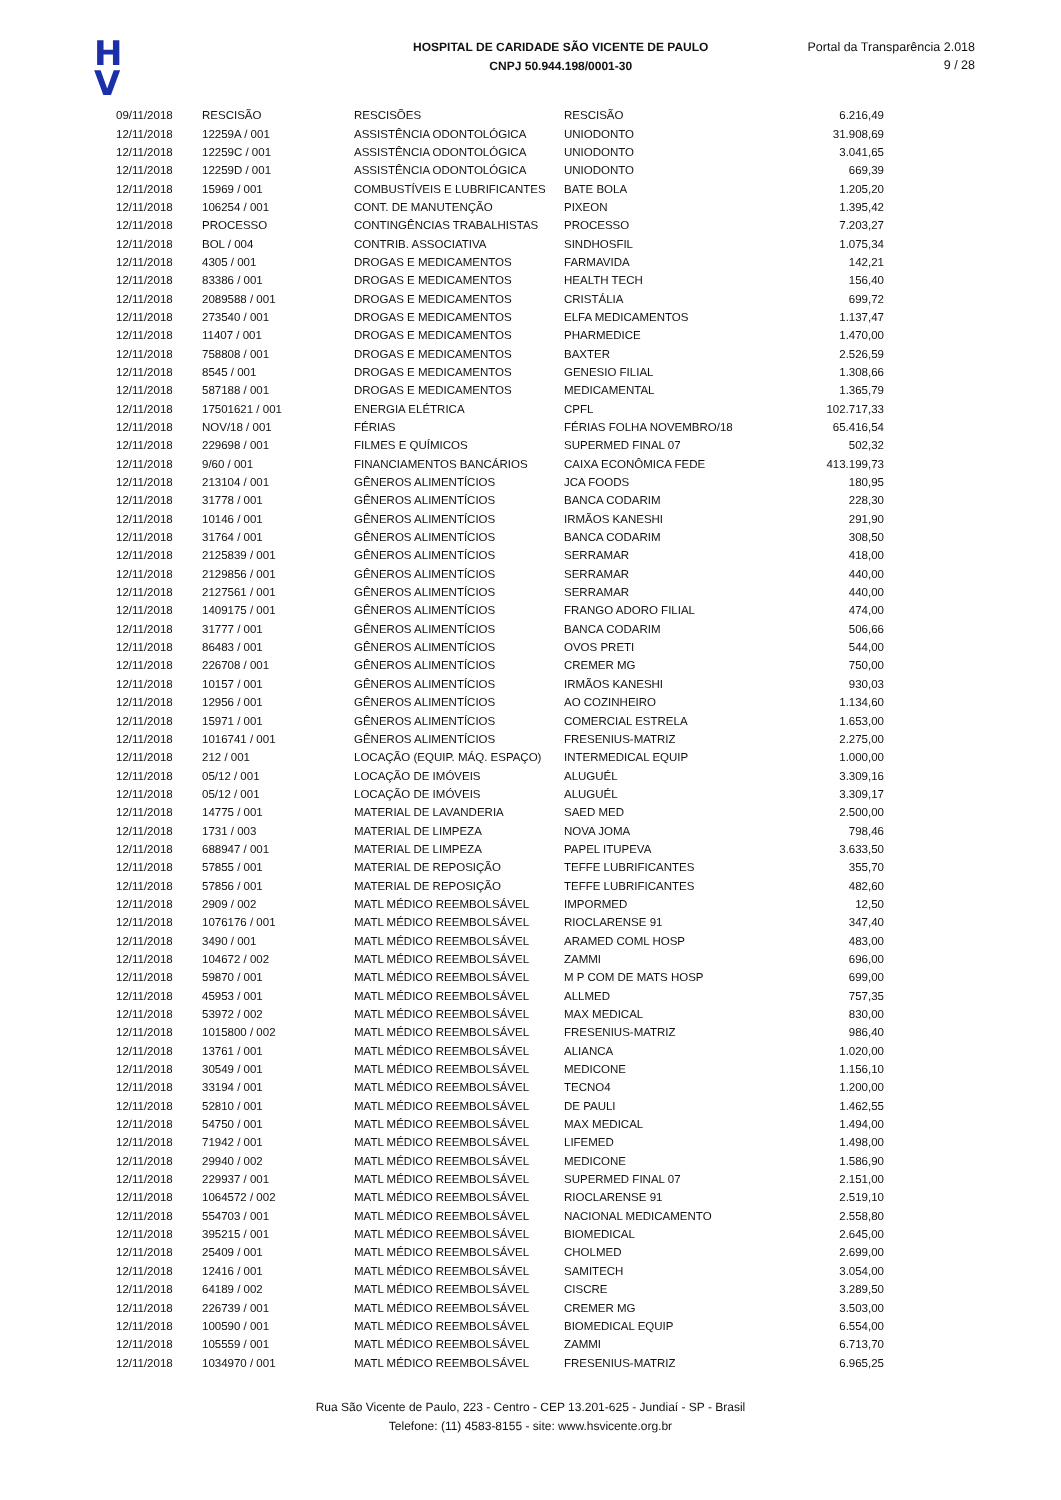H
V
HOSPITAL DE CARIDADE SÃO VICENTE DE PAULO
CNPJ 50.944.198/0001-30
Portal da Transparência 2.018
9 / 28
| 09/11/2018 | RESCISÃO | RESCISÕES | RESCISÃO | 6.216,49 |
| 12/11/2018 | 12259A / 001 | ASSISTÊNCIA ODONTOLÓGICA | UNIODONTO | 31.908,69 |
| 12/11/2018 | 12259C / 001 | ASSISTÊNCIA ODONTOLÓGICA | UNIODONTO | 3.041,65 |
| 12/11/2018 | 12259D / 001 | ASSISTÊNCIA ODONTOLÓGICA | UNIODONTO | 669,39 |
| 12/11/2018 | 15969 / 001 | COMBUSTÍVEIS E LUBRIFICANTES | BATE BOLA | 1.205,20 |
| 12/11/2018 | 106254 / 001 | CONT. DE MANUTENÇÃO | PIXEON | 1.395,42 |
| 12/11/2018 | PROCESSO | CONTINGÊNCIAS TRABALHISTAS | PROCESSO | 7.203,27 |
| 12/11/2018 | BOL / 004 | CONTRIB. ASSOCIATIVA | SINDHOSFIL | 1.075,34 |
| 12/11/2018 | 4305 / 001 | DROGAS E MEDICAMENTOS | FARMAVIDA | 142,21 |
| 12/11/2018 | 83386 / 001 | DROGAS E MEDICAMENTOS | HEALTH TECH | 156,40 |
| 12/11/2018 | 2089588 / 001 | DROGAS E MEDICAMENTOS | CRISTÁLIA | 699,72 |
| 12/11/2018 | 273540 / 001 | DROGAS E MEDICAMENTOS | ELFA MEDICAMENTOS | 1.137,47 |
| 12/11/2018 | 11407 / 001 | DROGAS E MEDICAMENTOS | PHARMEDICE | 1.470,00 |
| 12/11/2018 | 758808 / 001 | DROGAS E MEDICAMENTOS | BAXTER | 2.526,59 |
| 12/11/2018 | 8545 / 001 | DROGAS E MEDICAMENTOS | GENESIO FILIAL | 1.308,66 |
| 12/11/2018 | 587188 / 001 | DROGAS E MEDICAMENTOS | MEDICAMENTAL | 1.365,79 |
| 12/11/2018 | 17501621 / 001 | ENERGIA ELÉTRICA | CPFL | 102.717,33 |
| 12/11/2018 | NOV/18 / 001 | FÉRIAS | FÉRIAS FOLHA NOVEMBRO/18 | 65.416,54 |
| 12/11/2018 | 229698 / 001 | FILMES E QUÍMICOS | SUPERMED FINAL 07 | 502,32 |
| 12/11/2018 | 9/60 / 001 | FINANCIAMENTOS BANCÁRIOS | CAIXA ECONÔMICA FEDE | 413.199,73 |
| 12/11/2018 | 213104 / 001 | GÊNEROS ALIMENTÍCIOS | JCA FOODS | 180,95 |
| 12/11/2018 | 31778 / 001 | GÊNEROS ALIMENTÍCIOS | BANCA CODARIM | 228,30 |
| 12/11/2018 | 10146 / 001 | GÊNEROS ALIMENTÍCIOS | IRMÃOS KANESHI | 291,90 |
| 12/11/2018 | 31764 / 001 | GÊNEROS ALIMENTÍCIOS | BANCA CODARIM | 308,50 |
| 12/11/2018 | 2125839 / 001 | GÊNEROS ALIMENTÍCIOS | SERRAMAR | 418,00 |
| 12/11/2018 | 2129856 / 001 | GÊNEROS ALIMENTÍCIOS | SERRAMAR | 440,00 |
| 12/11/2018 | 2127561 / 001 | GÊNEROS ALIMENTÍCIOS | SERRAMAR | 440,00 |
| 12/11/2018 | 1409175 / 001 | GÊNEROS ALIMENTÍCIOS | FRANGO ADORO FILIAL | 474,00 |
| 12/11/2018 | 31777 / 001 | GÊNEROS ALIMENTÍCIOS | BANCA CODARIM | 506,66 |
| 12/11/2018 | 86483 / 001 | GÊNEROS ALIMENTÍCIOS | OVOS PRETI | 544,00 |
| 12/11/2018 | 226708 / 001 | GÊNEROS ALIMENTÍCIOS | CREMER MG | 750,00 |
| 12/11/2018 | 10157 / 001 | GÊNEROS ALIMENTÍCIOS | IRMÃOS KANESHI | 930,03 |
| 12/11/2018 | 12956 / 001 | GÊNEROS ALIMENTÍCIOS | AO COZINHEIRO | 1.134,60 |
| 12/11/2018 | 15971 / 001 | GÊNEROS ALIMENTÍCIOS | COMERCIAL ESTRELA | 1.653,00 |
| 12/11/2018 | 1016741 / 001 | GÊNEROS ALIMENTÍCIOS | FRESENIUS-MATRIZ | 2.275,00 |
| 12/11/2018 | 212 / 001 | LOCAÇÃO (EQUIP. MÁQ. ESPAÇO) | INTERMEDICAL EQUIP | 1.000,00 |
| 12/11/2018 | 05/12 / 001 | LOCAÇÃO DE IMÓVEIS | ALUGUÉL | 3.309,16 |
| 12/11/2018 | 05/12 / 001 | LOCAÇÃO DE IMÓVEIS | ALUGUÉL | 3.309,17 |
| 12/11/2018 | 14775 / 001 | MATERIAL DE LAVANDERIA | SAED MED | 2.500,00 |
| 12/11/2018 | 1731 / 003 | MATERIAL DE LIMPEZA | NOVA JOMA | 798,46 |
| 12/11/2018 | 688947 / 001 | MATERIAL DE LIMPEZA | PAPEL ITUPEVA | 3.633,50 |
| 12/11/2018 | 57855 / 001 | MATERIAL DE REPOSIÇÃO | TEFFE LUBRIFICANTES | 355,70 |
| 12/11/2018 | 57856 / 001 | MATERIAL DE REPOSIÇÃO | TEFFE LUBRIFICANTES | 482,60 |
| 12/11/2018 | 2909 / 002 | MATL MÉDICO REEMBOLSÁVEL | IMPORMED | 12,50 |
| 12/11/2018 | 1076176 / 001 | MATL MÉDICO REEMBOLSÁVEL | RIOCLARENSE 91 | 347,40 |
| 12/11/2018 | 3490 / 001 | MATL MÉDICO REEMBOLSÁVEL | ARAMED COML HOSP | 483,00 |
| 12/11/2018 | 104672 / 002 | MATL MÉDICO REEMBOLSÁVEL | ZAMMI | 696,00 |
| 12/11/2018 | 59870 / 001 | MATL MÉDICO REEMBOLSÁVEL | M P COM DE MATS HOSP | 699,00 |
| 12/11/2018 | 45953 / 001 | MATL MÉDICO REEMBOLSÁVEL | ALLMED | 757,35 |
| 12/11/2018 | 53972 / 002 | MATL MÉDICO REEMBOLSÁVEL | MAX MEDICAL | 830,00 |
| 12/11/2018 | 1015800 / 002 | MATL MÉDICO REEMBOLSÁVEL | FRESENIUS-MATRIZ | 986,40 |
| 12/11/2018 | 13761 / 001 | MATL MÉDICO REEMBOLSÁVEL | ALIANCA | 1.020,00 |
| 12/11/2018 | 30549 / 001 | MATL MÉDICO REEMBOLSÁVEL | MEDICONE | 1.156,10 |
| 12/11/2018 | 33194 / 001 | MATL MÉDICO REEMBOLSÁVEL | TECNO4 | 1.200,00 |
| 12/11/2018 | 52810 / 001 | MATL MÉDICO REEMBOLSÁVEL | DE PAULI | 1.462,55 |
| 12/11/2018 | 54750 / 001 | MATL MÉDICO REEMBOLSÁVEL | MAX MEDICAL | 1.494,00 |
| 12/11/2018 | 71942 / 001 | MATL MÉDICO REEMBOLSÁVEL | LIFEMED | 1.498,00 |
| 12/11/2018 | 29940 / 002 | MATL MÉDICO REEMBOLSÁVEL | MEDICONE | 1.586,90 |
| 12/11/2018 | 229937 / 001 | MATL MÉDICO REEMBOLSÁVEL | SUPERMED FINAL 07 | 2.151,00 |
| 12/11/2018 | 1064572 / 002 | MATL MÉDICO REEMBOLSÁVEL | RIOCLARENSE 91 | 2.519,10 |
| 12/11/2018 | 554703 / 001 | MATL MÉDICO REEMBOLSÁVEL | NACIONAL MEDICAMENTO | 2.558,80 |
| 12/11/2018 | 395215 / 001 | MATL MÉDICO REEMBOLSÁVEL | BIOMEDICAL | 2.645,00 |
| 12/11/2018 | 25409 / 001 | MATL MÉDICO REEMBOLSÁVEL | CHOLMED | 2.699,00 |
| 12/11/2018 | 12416 / 001 | MATL MÉDICO REEMBOLSÁVEL | SAMITECH | 3.054,00 |
| 12/11/2018 | 64189 / 002 | MATL MÉDICO REEMBOLSÁVEL | CISCRE | 3.289,50 |
| 12/11/2018 | 226739 / 001 | MATL MÉDICO REEMBOLSÁVEL | CREMER MG | 3.503,00 |
| 12/11/2018 | 100590 / 001 | MATL MÉDICO REEMBOLSÁVEL | BIOMEDICAL EQUIP | 6.554,00 |
| 12/11/2018 | 105559 / 001 | MATL MÉDICO REEMBOLSÁVEL | ZAMMI | 6.713,70 |
| 12/11/2018 | 1034970 / 001 | MATL MÉDICO REEMBOLSÁVEL | FRESENIUS-MATRIZ | 6.965,25 |
Rua São Vicente de Paulo, 223 - Centro - CEP 13.201-625 - Jundiaí - SP - Brasil
Telefone: (11) 4583-8155 - site: www.hsvicente.org.br